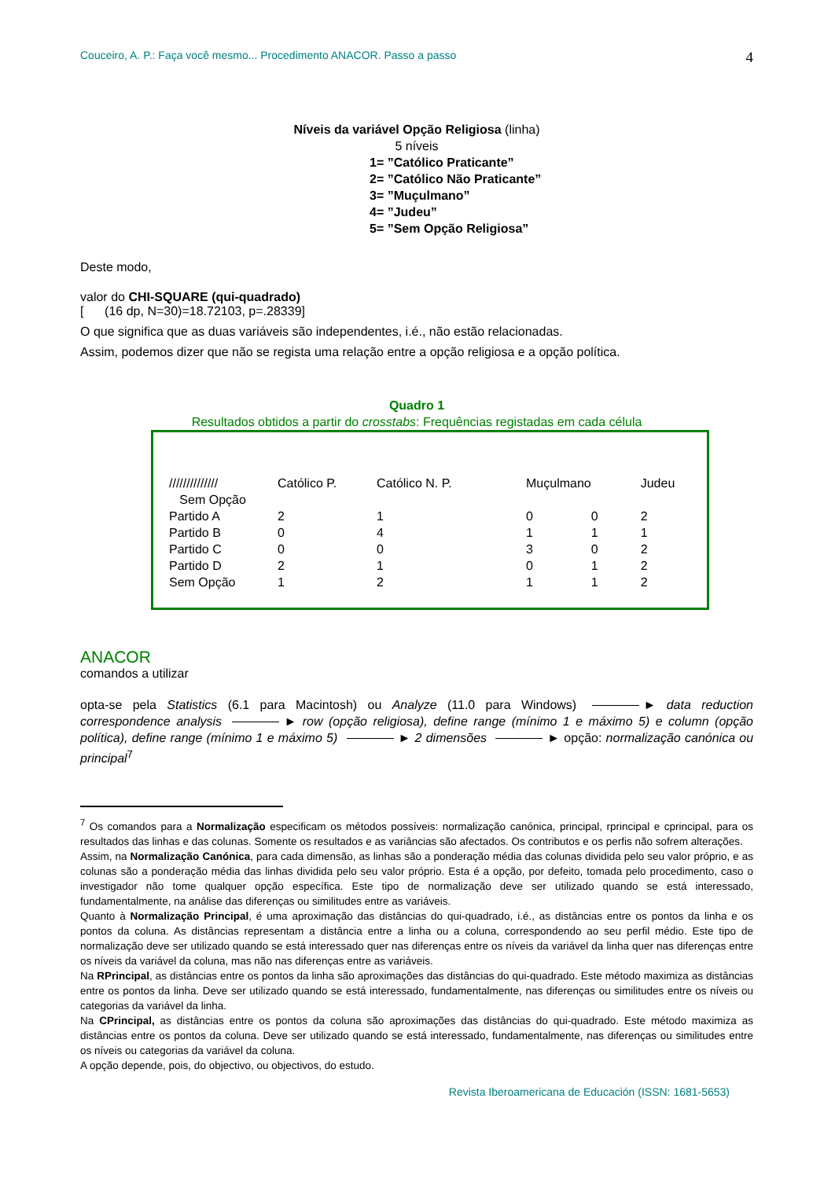Couceiro, A. P.: Faça você mesmo... Procedimento ANACOR. Passo a passo 4
Níveis da variável Opção Religiosa (linha)
5 níveis
1= ”Católico Praticante”
2= ”Católico Não Praticante”
3= ”Muçulmano”
4= ”Judeu”
5= ”Sem Opção Religiosa”
Deste modo,
valor do CHI-SQUARE (qui-quadrado)
[ (16 dp, N=30)=18.72103, p=.28339]
O que significa que as duas variáveis são independentes, i.é., não estão relacionadas.
Assim, podemos dizer que não se regista uma relação entre a opção religiosa e a opção política.
Quadro 1
Resultados obtidos a partir do crosstabs: Frequências registadas em cada célula
| ////////////// | Católico P. | Católico N. P. | Muçulmano | | Judeu |
| Sem Opção | | | | | |
| Partido A | 2 | 1 | 0 | 0 | 2 |
| Partido B | 0 | 4 | 1 | 1 | 1 |
| Partido C | 0 | 0 | 3 | 0 | 2 |
| Partido D | 2 | 1 | 0 | 1 | 2 |
| Sem Opção | 1 | 2 | 1 | 1 | 2 |
ANACOR
comandos a utilizar
opta-se pela Statistics (6.1 para Macintosh) ou Analyze (11.0 para Windows) ► data reduction correspondence analysis ► row (opção religiosa), define range (mínimo 1 e máximo 5) e column (opção política), define range (mínimo 1 e máximo 5) ► 2 dimensões ► opção: normalização canónica ou principal<sup>7</sup>
<sup>7</sup> Os comandos para a Normalização especificam os métodos possíveis: normalização canónica, principal, rprincipal e cprincipal, para os resultados das linhas e das colunas. Somente os resultados e as variâncias são afectados. Os contributos e os perfis não sofrem alterações.
Assim, na Normalização Canónica, para cada dimensão, as linhas são a ponderação média das colunas dividida pelo seu valor próprio, e as colunas são a ponderação média das linhas dividida pelo seu valor próprio. Esta é a opção, por defeito, tomada pelo procedimento, caso o investigador não tome qualquer opção específica. Este tipo de normalização deve ser utilizado quando se está interessado, fundamentalmente, na análise das diferenças ou similitudes entre as variáveis.
Quanto à Normalização Principal, é uma aproximação das distâncias do qui-quadrado, i.é., as distâncias entre os pontos da linha e os pontos da coluna. As distâncias representam a distância entre a linha ou a coluna, correspondendo ao seu perfil médio. Este tipo de normalização deve ser utilizado quando se está interessado quer nas diferenças entre os níveis da variável da linha quer nas diferenças entre os níveis da variável da coluna, mas não nas diferenças entre as variáveis.
Na RPrincipal, as distâncias entre os pontos da linha são aproximações das distâncias do qui-quadrado. Este método maximiza as distâncias entre os pontos da linha. Deve ser utilizado quando se está interessado, fundamentalmente, nas diferenças ou similitudes entre os níveis ou categorias da variável da linha.
Na CPrincipal, as distâncias entre os pontos da coluna são aproximações das distâncias do qui-quadrado. Este método maximiza as distâncias entre os pontos da coluna. Deve ser utilizado quando se está interessado, fundamentalmente, nas diferenças ou similitudes entre os níveis ou categorias da variável da coluna.
A opção depende, pois, do objectivo, ou objectivos, do estudo.
Revista Iberoamericana de Educación (ISSN: 1681-5653)